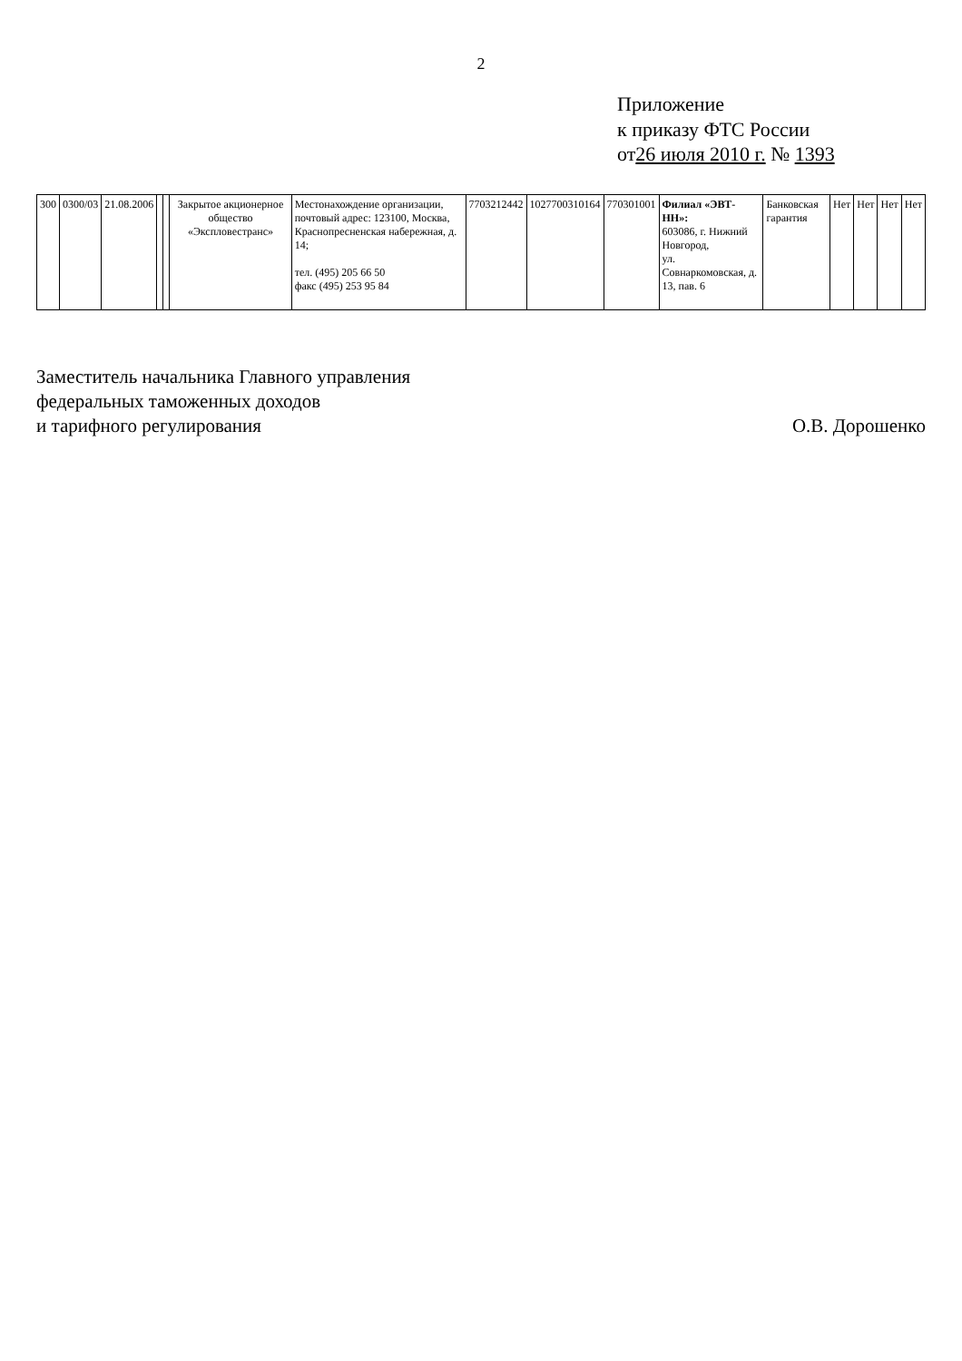2
Приложение
к приказу ФТС России
от26 июля 2010 г. № 1393
| 300 | 0300/03 | 21.08.2006 | | | Закрытое акционерное общество «Экспловестранс» | Местонахождение организации, почтовый адрес: 123100, Москва, Краснопресненская набережная, д. 14; тел. (495) 205 66 50 факс (495) 253 95 84 | 7703212442 | 1027700310164 | 770301001 | Филиал «ЭВТ-НН»: 603086, г. Нижний Новгород, ул. Совнаркомовская, д. 13, пав. 6 | Банковская гарантия | Нет | Нет | Нет | Нет |
Заместитель начальника Главного управления
федеральных таможенных доходов
и тарифного регулирования
О.В. Дорошенко